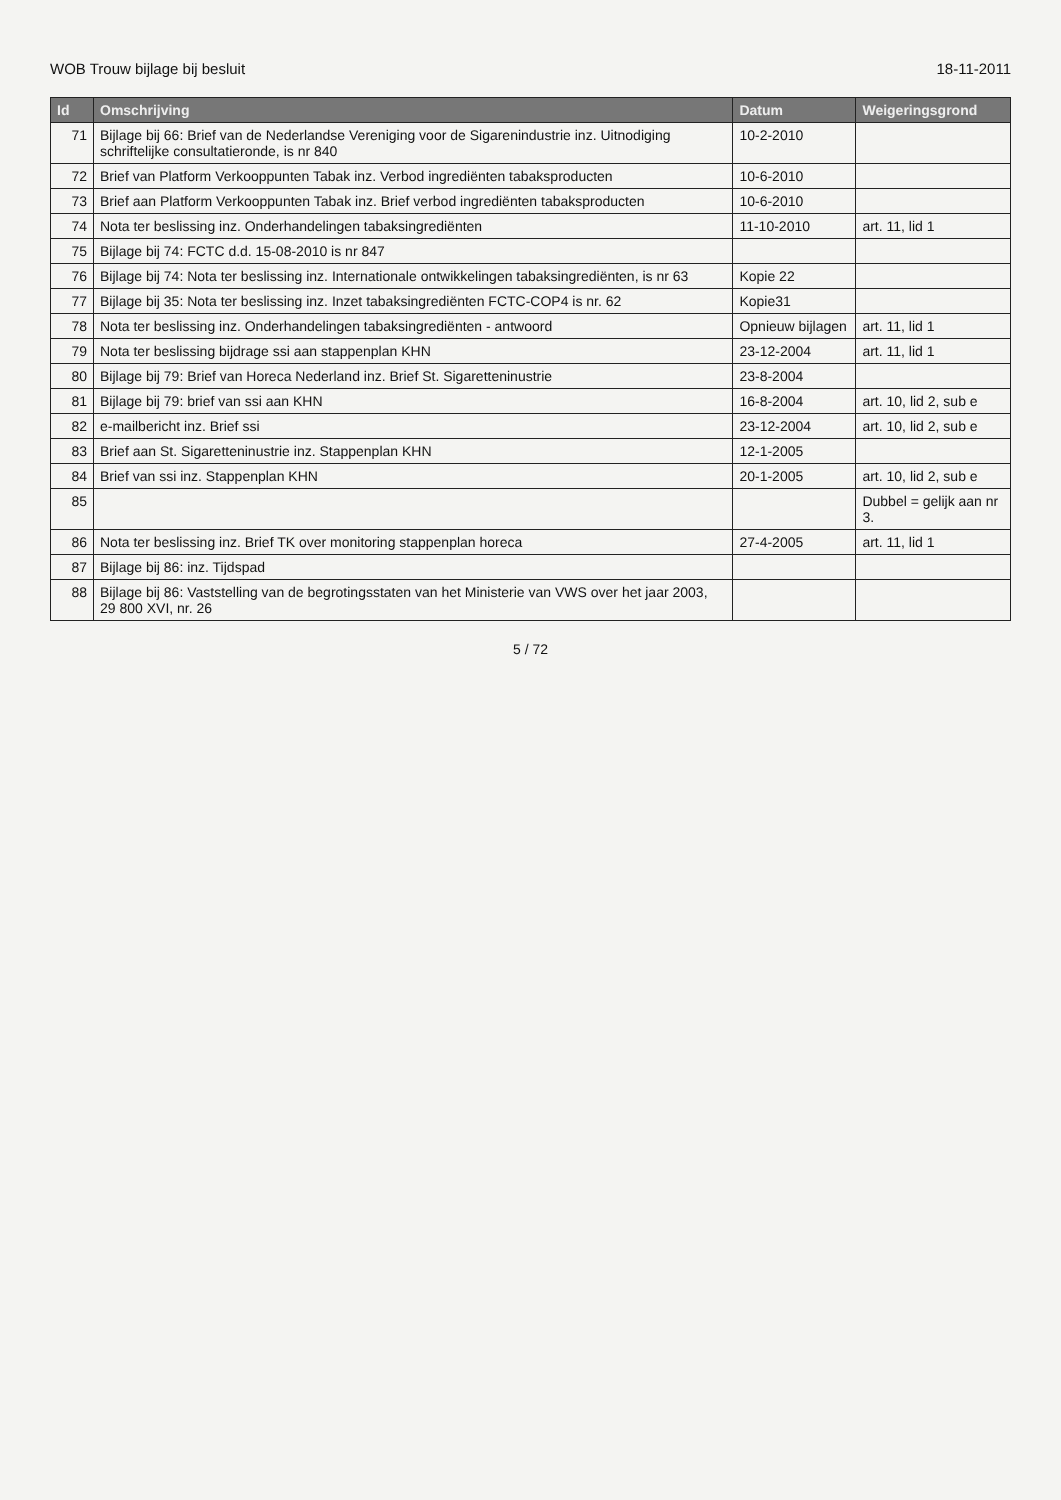WOB Trouw bijlage bij besluit 18-11-2011
| Id | Omschrijving | Datum | Weigeringsgrond |
| --- | --- | --- | --- |
| 71 | Bijlage bij 66: Brief van de Nederlandse Vereniging voor de Sigarenindustrie inz. Uitnodiging schriftelijke consultatieronde, is nr 840 | 10-2-2010 | |
| 72 | Brief van Platform Verkooppunten Tabak inz. Verbod ingrediënten tabaksproducten | 10-6-2010 | |
| 73 | Brief aan Platform Verkooppunten Tabak inz. Brief verbod ingrediënten tabaksproducten | 10-6-2010 | |
| 74 | Nota ter beslissing inz. Onderhandelingen tabaksingrediënten | 11-10-2010 | art. 11, lid 1 |
| 75 | Bijlage bij 74: FCTC d.d. 15-08-2010 is nr 847 | | |
| 76 | Bijlage bij 74: Nota ter beslissing inz. Internationale ontwikkelingen tabaksingrediënten, is nr 63 | Kopie 22 | |
| 77 | Bijlage bij 35: Nota ter beslissing inz. Inzet tabaksingrediënten FCTC-COP4 is nr. 62 | Kopie31 | |
| 78 | Nota ter beslissing inz. Onderhandelingen tabaksingrediënten - antwoord | Opnieuw bijlagen | art. 11, lid 1 |
| 79 | Nota ter beslissing bijdrage ssi aan stappenplan KHN | 23-12-2004 | art. 11, lid 1 |
| 80 | Bijlage bij 79: Brief van Horeca Nederland inz. Brief St. Sigaretteninustrie | 23-8-2004 | |
| 81 | Bijlage bij 79: brief van ssi aan KHN | 16-8-2004 | art. 10, lid 2, sub e |
| 82 | e-mailbericht inz. Brief ssi | 23-12-2004 | art. 10, lid 2, sub e |
| 83 | Brief aan St. Sigaretteninustrie inz. Stappenplan KHN | 12-1-2005 | |
| 84 | Brief van ssi inz. Stappenplan KHN | 20-1-2005 | art. 10, lid 2, sub e |
| 85 | | | Dubbel = gelijk aan nr 3. |
| 86 | Nota ter beslissing inz. Brief TK over monitoring stappenplan horeca | 27-4-2005 | art. 11, lid 1 |
| 87 | Bijlage bij 86: inz. Tijdspad | | |
| 88 | Bijlage bij 86: Vaststelling van de begrotingsstaten van het Ministerie van VWS over het jaar 2003, 29 800 XVI, nr. 26 | | |
5 / 72